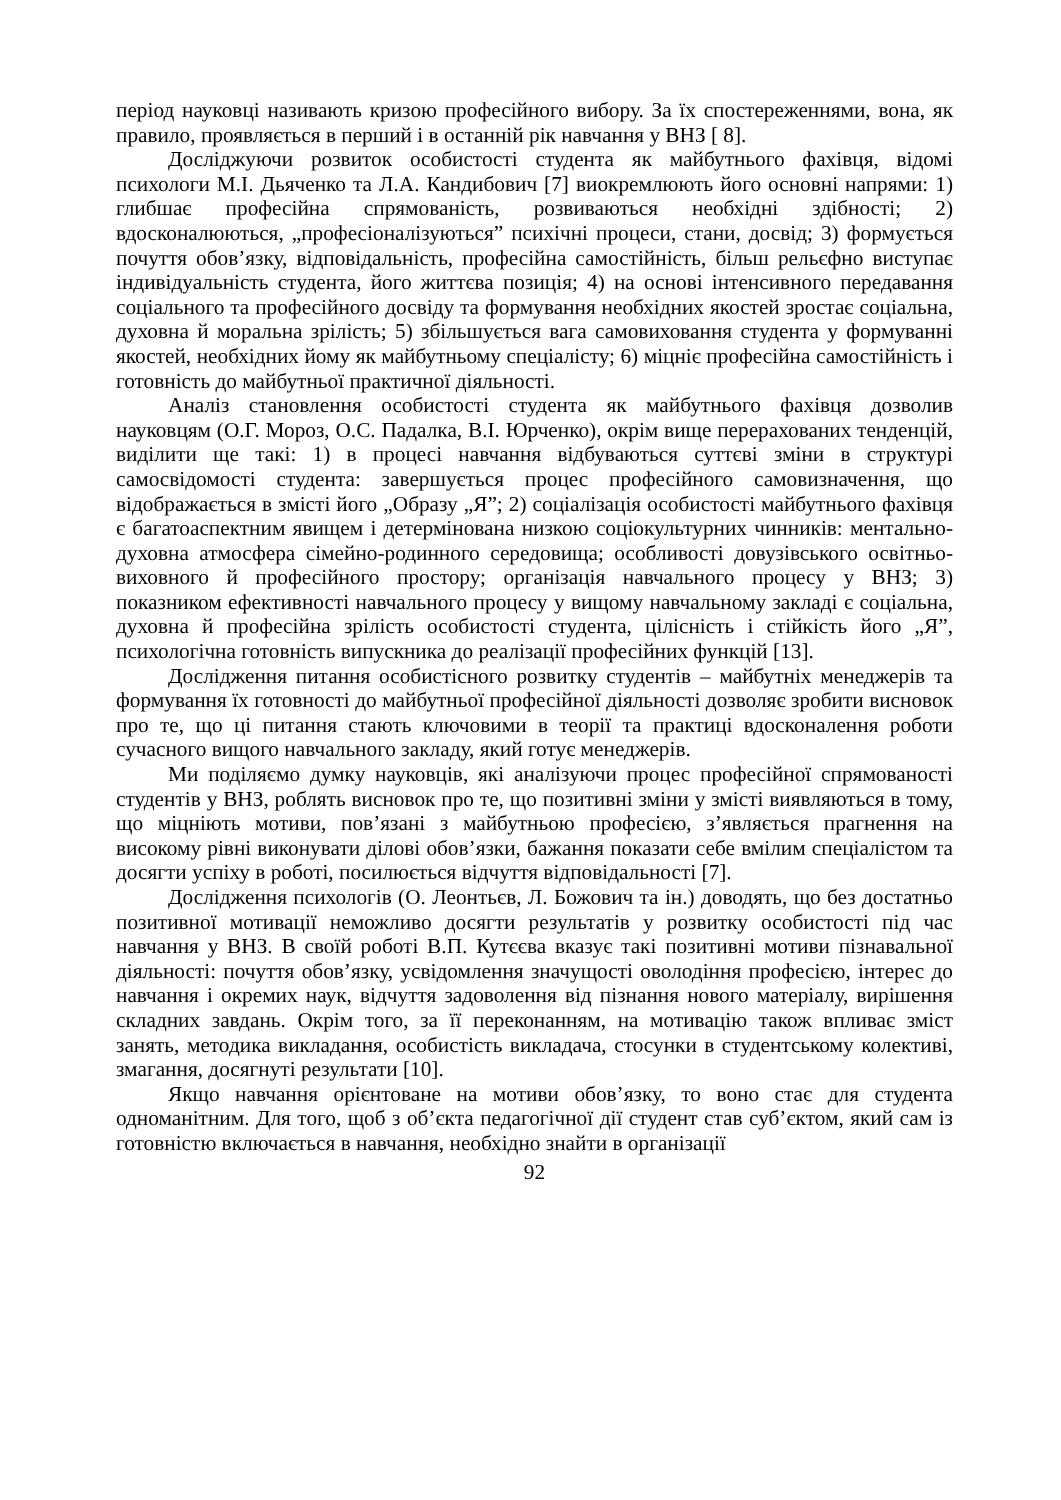період науковці називають кризою професійного вибору. За їх спостереженнями, вона, як правило, проявляється в перший і в останній рік навчання у ВНЗ [ 8].
Досліджуючи розвиток особистості студента як майбутнього фахівця, відомі психологи М.І. Дьяченко та Л.А. Кандибович [7] виокремлюють його основні напрями: 1) глибшає професійна спрямованість, розвиваються необхідні здібності; 2) вдосконалюються, „професіоналізуються” психічні процеси, стани, досвід; 3) формується почуття обов’язку, відповідальність, професійна самостійність, більш рельєфно виступає індивідуальність студента, його життєва позиція; 4) на основі інтенсивного передавання соціального та професійного досвіду та формування необхідних якостей зростає соціальна, духовна й моральна зрілість; 5) збільшується вага самовиховання студента у формуванні якостей, необхідних йому як майбутньому спеціалісту; 6) міцніє професійна самостійність і готовність до майбутньої практичної діяльності.
Аналіз становлення особистості студента як майбутнього фахівця дозволив науковцям (О.Г. Мороз, О.С. Падалка, В.І. Юрченко), окрім вище перерахованих тенденцій, виділити ще такі: 1) в процесі навчання відбуваються суттєві зміни в структурі самосвідомості студента: завершується процес професійного самовизначення, що відображається в змісті його „Образу „Я”; 2) соціалізація особистості майбутнього фахівця є багатоаспектним явищем і детермінована низкою соціокультурних чинників: ментально-духовна атмосфера сімейно-родинного середовища; особливості довузівського освітньо-виховного й професійного простору; організація навчального процесу у ВНЗ; 3) показником ефективності навчального процесу у вищому навчальному закладі є соціальна, духовна й професійна зрілість особистості студента, цілісність і стійкість його „Я”, психологічна готовність випускника до реалізації професійних функцій [13].
Дослідження питання особистісного розвитку студентів – майбутніх менеджерів та формування їх готовності до майбутньої професійної діяльності дозволяє зробити висновок про те, що ці питання стають ключовими в теорії та практиці вдосконалення роботи сучасного вищого навчального закладу, який готує менеджерів.
Ми поділяємо думку науковців, які аналізуючи процес професійної спрямованості студентів у ВНЗ, роблять висновок про те, що позитивні зміни у змісті виявляються в тому, що міцніють мотиви, пов’язані з майбутньою професією, з’являється прагнення на високому рівні виконувати ділові обов’язки, бажання показати себе вмілим спеціалістом та досягти успіху в роботі, посилюється відчуття відповідальності [7].
Дослідження психологів (О. Леонтьєв, Л. Божович та ін.) доводять, що без достатньо позитивної мотивації неможливо досягти результатів у розвитку особистості під час навчання у ВНЗ. В своїй роботі В.П. Кутєєва вказує такі позитивні мотиви пізнавальної діяльності: почуття обов’язку, усвідомлення значущості оволодіння професією, інтерес до навчання і окремих наук, відчуття задоволення від пізнання нового матеріалу, вирішення складних завдань. Окрім того, за її переконанням, на мотивацію також впливає зміст занять, методика викладання, особистість викладача, стосунки в студентському колективі, змагання, досягнуті результати [10].
Якщо навчання орієнтоване на мотиви обов’язку, то воно стає для студента одноманітним. Для того, щоб з об’єкта педагогічної дії студент став суб’єктом, який сам із готовністю включається в навчання, необхідно знайти в організації
92